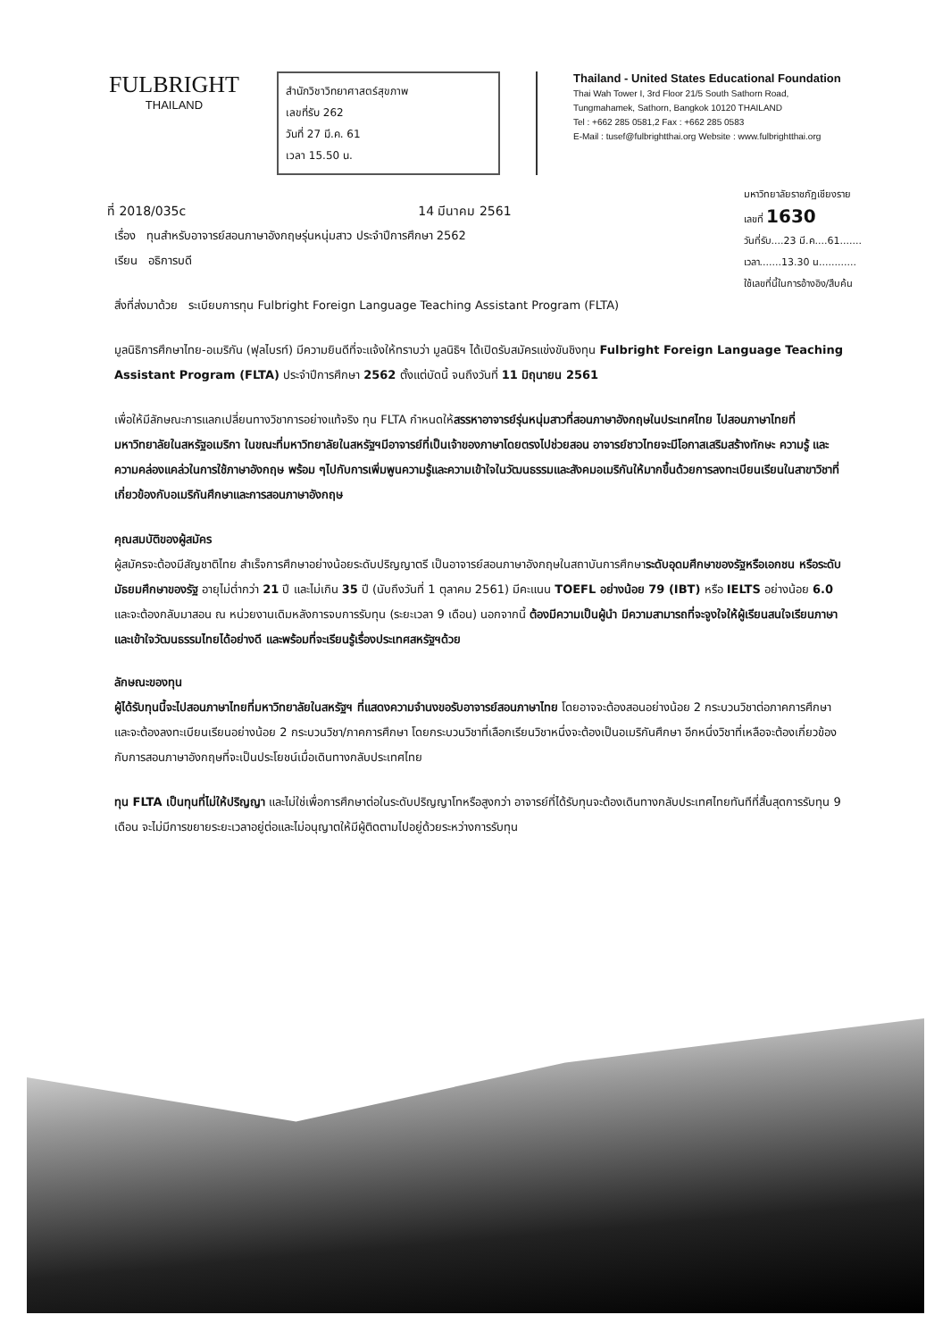FULBRIGHT
THAILAND
สำนักวิชาวิทยาศาสตร์สุขภาพ
เลขที่รับ 262
วันที่ 27 มี.ค. 61
เวลา 15.50 น.
Thailand - United States Educational Foundation
Thai Wah Tower I, 3rd Floor 21/5 South Sathorn Road,
Tungmahamek, Sathorn, Bangkok 10120 THAILAND
Tel : +662 285 0581,2 Fax : +662 285 0583
E-Mail : tusef@fulbrightthai.org Website : www.fulbrightthai.org
ที่ 2018/035c 14 มีนาคม 2561
มหาวิทยาลัยราชภัฏเชียงราย
เลขที่ 1630
วันที่รับ....23 มี.ค....61.......
เวลา.......13.30 น............
ใช้เลขที่นี้ในการอ้างอิง/สืบค้น
เรื่อง ทุนสำหรับอาจารย์สอนภาษาอังกฤษรุ่นหนุ่มสาว ประจำปีการศึกษา 2562
เรียน อธิการบดี
สิ่งที่ส่งมาด้วย ระเบียบการทุน Fulbright Foreign Language Teaching Assistant Program (FLTA)
มูลนิธิการศึกษาไทย-อเมริกัน (ฟุลไบรท์) มีความยินดีที่จะแจ้งให้ทราบว่า มูลนิธิฯ ได้เปิดรับสมัครแข่งขันชิงทุน Fulbright Foreign Language Teaching Assistant Program (FLTA) ประจำปีการศึกษา 2562 ตั้งแต่บัดนี้ จนถึงวันที่ 11 มิถุนายน 2561
เพื่อให้มีลักษณะการแลกเปลี่ยนทางวิชาการอย่างแท้จริง ทุน FLTA กำหนดให้สรรหาอาจารย์รุ่นหนุ่มสาวที่สอนภาษาอังกฤษในประเทศไทย ไปสอนภาษาไทยที่มหาวิทยาลัยในสหรัฐอเมริกา ในขณะที่มหาวิทยาลัยในสหรัฐฯมีอาจารย์ที่เป็นเจ้าของภาษาโดยตรงไปช่วยสอน อาจารย์ชาวไทยจะมีโอกาสเสริมสร้างทักษะ ความรู้ และความคล่องแคล่วในการใช้ภาษาอังกฤษ พร้อม ๆไปกับการเพิ่มพูนความรู้และความเข้าใจในวัฒนธรรมและสังคมอเมริกันให้มากขึ้นด้วยการลงทะเบียนเรียนในสาขาวิชาที่เกี่ยวข้องกับอเมริกันศึกษาและการสอนภาษาอังกฤษ
คุณสมบัติของผู้สมัคร
ผู้สมัครจะต้องมีสัญชาติไทย สำเร็จการศึกษาอย่างน้อยระดับปริญญาตรี เป็นอาจารย์สอนภาษาอังกฤษในสถาบันการศึกษาระดับอุดมศึกษาของรัฐหรือเอกชน หรือระดับมัธยมศึกษาของรัฐ อายุไม่ต่ำกว่า 21 ปี และไม่เกิน 35 ปี (นับถึงวันที่ 1 ตุลาคม 2561) มีคะแนน TOEFL อย่างน้อย 79 (IBT) หรือ IELTS อย่างน้อย 6.0 และจะต้องกลับมาสอน ณ หน่วยงานเดิมหลังการจบการรับทุน (ระยะเวลา 9 เดือน) นอกจากนี้ ต้องมีความเป็นผู้นำ มีความสามารถที่จะจูงใจให้ผู้เรียนสนใจเรียนภาษาและเข้าใจวัฒนธรรมไทยได้อย่างดี และพร้อมที่จะเรียนรู้เรื่องประเทศสหรัฐฯด้วย
ลักษณะของทุน
ผู้ได้รับทุนนี้จะไปสอนภาษาไทยที่มหาวิทยาลัยในสหรัฐฯ ที่แสดงความจำนงขอรับอาจารย์สอนภาษาไทย โดยอาจจะต้องสอนอย่างน้อย 2 กระบวนวิชาต่อภาคการศึกษา และจะต้องลงทะเบียนเรียนอย่างน้อย 2 กระบวนวิชา/ภาคการศึกษา โดยกระบวนวิชาที่เลือกเรียนวิชาหนึ่งจะต้องเป็นอเมริกันศึกษา อีกหนึ่งวิชาที่เหลือจะต้องเกี่ยวข้องกับการสอนภาษาอังกฤษที่จะเป็นประโยชน์เมื่อเดินทางกลับประเทศไทย
ทุน FLTA เป็นทุนที่ไม่ให้ปริญญา และไม่ใช่เพื่อการศึกษาต่อในระดับปริญญาโทหรือสูงกว่า อาจารย์ที่ได้รับทุนจะต้องเดินทางกลับประเทศไทยทันทีที่สิ้นสุดการรับทุน 9 เดือน จะไม่มีการขยายระยะเวลาอยู่ต่อและไม่อนุญาตให้มีผู้ติดตามไปอยู่ด้วยระหว่างการรับทุน